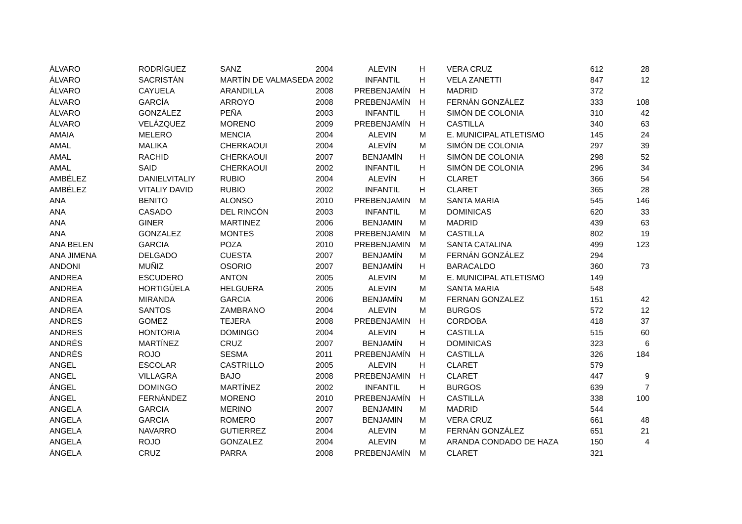| ÁLVARO | RODRÍGUEZ | SANZ | 2004 | ALEVIN | H | VERA CRUZ | 612 | 28 |
| ÁLVARO | SACRISTÁN | MARTÍN DE VALMASEDA | 2002 | INFANTIL | H | VELA ZANETTI | 847 | 12 |
| ÁLVARO | CAYUELA | ARANDILLA | 2008 | PREBENJAMÍN | H | MADRID | 372 | |
| ÁLVARO | GARCÍA | ARROYO | 2008 | PREBENJAMÍN | H | FERNÁN GONZÁLEZ | 333 | 108 |
| ÁLVARO | GONZÁLEZ | PEÑA | 2003 | INFANTIL | H | SIMÓN DE COLONIA | 310 | 42 |
| ÁLVARO | VELÁZQUEZ | MORENO | 2009 | PREBENJAMÍN | H | CASTILLA | 340 | 63 |
| AMAIA | MELERO | MENCIA | 2004 | ALEVIN | M | E. MUNICIPAL ATLETISMO | 145 | 24 |
| AMAL | MALIKA | CHERKAOUI | 2004 | ALEVÍN | M | SIMÓN DE COLONIA | 297 | 39 |
| AMAL | RACHID | CHERKAOUI | 2007 | BENJAMÍN | H | SIMÓN DE COLONIA | 298 | 52 |
| AMAL | SAID | CHERKAOUI | 2002 | INFANTIL | H | SIMÓN DE COLONIA | 296 | 34 |
| AMBÉLEZ | DANIELVITALIY | RUBIO | 2004 | ALEVÍN | H | CLARET | 366 | 54 |
| AMBÉLEZ | VITALIY DAVID | RUBIO | 2002 | INFANTIL | H | CLARET | 365 | 28 |
| ANA | BENITO | ALONSO | 2010 | PREBENJAMIN | M | SANTA MARIA | 545 | 146 |
| ANA | CASADO | DEL RINCÓN | 2003 | INFANTIL | M | DOMINICAS | 620 | 33 |
| ANA | GINER | MARTINEZ | 2006 | BENJAMIN | M | MADRID | 439 | 63 |
| ANA | GONZALEZ | MONTES | 2008 | PREBENJAMIN | M | CASTILLA | 802 | 19 |
| ANA BELEN | GARCIA | POZA | 2010 | PREBENJAMIN | M | SANTA CATALINA | 499 | 123 |
| ANA JIMENA | DELGADO | CUESTA | 2007 | BENJAMÍN | M | FERNÁN GONZÁLEZ | 294 | |
| ANDONI | MUÑIZ | OSORIO | 2007 | BENJAMÍN | H | BARACALDO | 360 | 73 |
| ANDREA | ESCUDERO | ANTON | 2005 | ALEVIN | M | E. MUNICIPAL ATLETISMO | 149 | |
| ANDREA | HORTIGÜELA | HELGUERA | 2005 | ALEVIN | M | SANTA MARIA | 548 | |
| ANDREA | MIRANDA | GARCIA | 2006 | BENJAMÍN | M | FERNAN GONZALEZ | 151 | 42 |
| ANDREA | SANTOS | ZAMBRANO | 2004 | ALEVIN | M | BURGOS | 572 | 12 |
| ANDRES | GOMEZ | TEJERA | 2008 | PREBENJAMIN | H | CORDOBA | 418 | 37 |
| ANDRES | HONTORIA | DOMINGO | 2004 | ALEVIN | H | CASTILLA | 515 | 60 |
| ANDRÉS | MARTÍNEZ | CRUZ | 2007 | BENJAMÍN | H | DOMINICAS | 323 | 6 |
| ANDRÉS | ROJO | SESMA | 2011 | PREBENJAMÍN | H | CASTILLA | 326 | 184 |
| ANGEL | ESCOLAR | CASTRILLO | 2005 | ALEVIN | H | CLARET | 579 | |
| ANGEL | VILLAGRA | BAJO | 2008 | PREBENJAMIN | H | CLARET | 447 | 9 |
| ÁNGEL | DOMINGO | MARTÍNEZ | 2002 | INFANTIL | H | BURGOS | 639 | 7 |
| ÁNGEL | FERNÁNDEZ | MORENO | 2010 | PREBENJAMÍN | H | CASTILLA | 338 | 100 |
| ANGELA | GARCIA | MERINO | 2007 | BENJAMIN | M | MADRID | 544 | |
| ANGELA | GARCIA | ROMERO | 2007 | BENJAMIN | M | VERA CRUZ | 661 | 48 |
| ANGELA | NAVARRO | GUTIERREZ | 2004 | ALEVIN | M | FERNÁN GONZÁLEZ | 651 | 21 |
| ANGELA | ROJO | GONZALEZ | 2004 | ALEVIN | M | ARANDA CONDADO DE HAZA | 150 | 4 |
| ÁNGELA | CRUZ | PARRA | 2008 | PREBENJAMÍN | M | CLARET | 321 | |